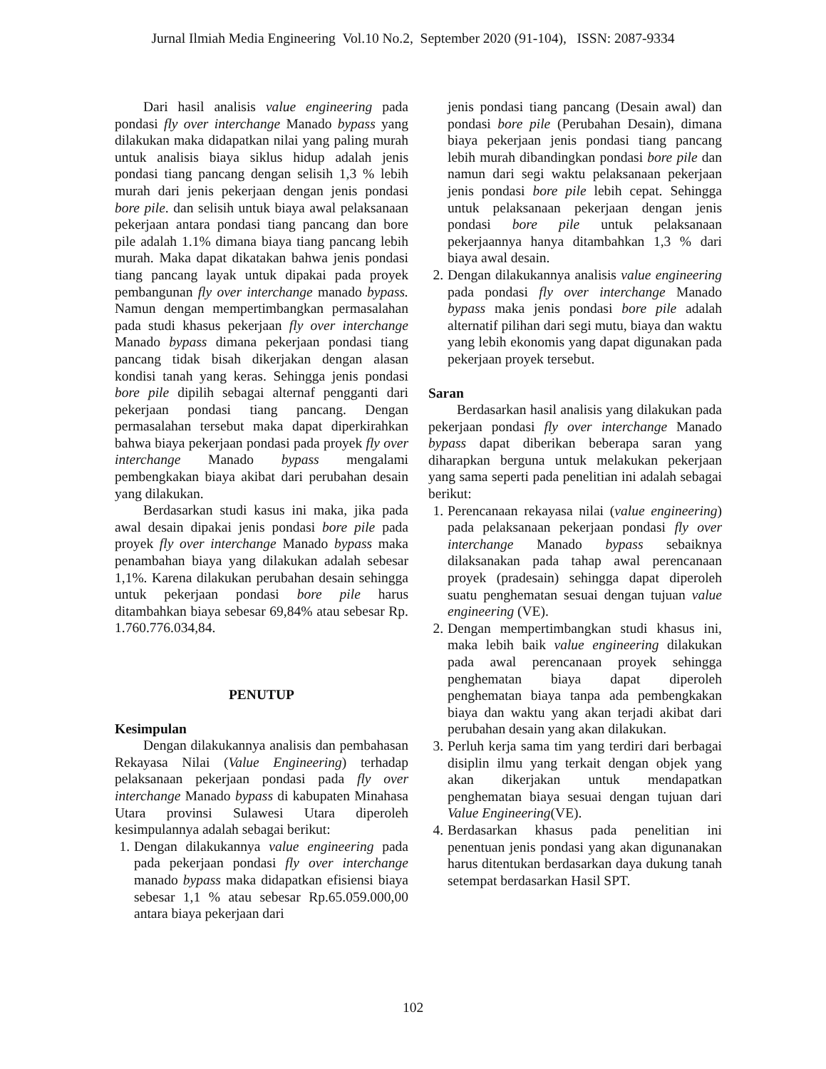Jurnal Ilmiah Media Engineering Vol.10 No.2, September 2020 (91-104), ISSN: 2087-9334
Dari hasil analisis value engineering pada pondasi fly over interchange Manado bypass yang dilakukan maka didapatkan nilai yang paling murah untuk analisis biaya siklus hidup adalah jenis pondasi tiang pancang dengan selisih 1,3 % lebih murah dari jenis pekerjaan dengan jenis pondasi bore pile. dan selisih untuk biaya awal pelaksanaan pekerjaan antara pondasi tiang pancang dan bore pile adalah 1.1% dimana biaya tiang pancang lebih murah. Maka dapat dikatakan bahwa jenis pondasi tiang pancang layak untuk dipakai pada proyek pembangunan fly over interchange manado bypass. Namun dengan mempertimbangkan permasalahan pada studi khasus pekerjaan fly over interchange Manado bypass dimana pekerjaan pondasi tiang pancang tidak bisah dikerjakan dengan alasan kondisi tanah yang keras. Sehingga jenis pondasi bore pile dipilih sebagai alternaf pengganti dari pekerjaan pondasi tiang pancang. Dengan permasalahan tersebut maka dapat diperkirahkan bahwa biaya pekerjaan pondasi pada proyek fly over interchange Manado bypass mengalami pembengkakan biaya akibat dari perubahan desain yang dilakukan.
Berdasarkan studi kasus ini maka, jika pada awal desain dipakai jenis pondasi bore pile pada proyek fly over interchange Manado bypass maka penambahan biaya yang dilakukan adalah sebesar 1,1%. Karena dilakukan perubahan desain sehingga untuk pekerjaan pondasi bore pile harus ditambahkan biaya sebesar 69,84% atau sebesar Rp. 1.760.776.034,84.
PENUTUP
Kesimpulan
Dengan dilakukannya analisis dan pembahasan Rekayasa Nilai (Value Engineering) terhadap pelaksanaan pekerjaan pondasi pada fly over interchange Manado bypass di kabupaten Minahasa Utara provinsi Sulawesi Utara diperoleh kesimpulannya adalah sebagai berikut:
1. Dengan dilakukannya value engineering pada pada pekerjaan pondasi fly over interchange manado bypass maka didapatkan efisiensi biaya sebesar 1,1 % atau sebesar Rp.65.059.000,00 antara biaya pekerjaan dari
jenis pondasi tiang pancang (Desain awal) dan pondasi bore pile (Perubahan Desain), dimana biaya pekerjaan jenis pondasi tiang pancang lebih murah dibandingkan pondasi bore pile dan namun dari segi waktu pelaksanaan pekerjaan jenis pondasi bore pile lebih cepat. Sehingga untuk pelaksanaan pekerjaan dengan jenis pondasi bore pile untuk pelaksanaan pekerjaannya hanya ditambahkan 1,3 % dari biaya awal desain.
2. Dengan dilakukannya analisis value engineering pada pondasi fly over interchange Manado bypass maka jenis pondasi bore pile adalah alternatif pilihan dari segi mutu, biaya dan waktu yang lebih ekonomis yang dapat digunakan pada pekerjaan proyek tersebut.
Saran
Berdasarkan hasil analisis yang dilakukan pada pekerjaan pondasi fly over interchange Manado bypass dapat diberikan beberapa saran yang diharapkan berguna untuk melakukan pekerjaan yang sama seperti pada penelitian ini adalah sebagai berikut:
1. Perencanaan rekayasa nilai (value engineering) pada pelaksanaan pekerjaan pondasi fly over interchange Manado bypass sebaiknya dilaksanakan pada tahap awal perencanaan proyek (pradesain) sehingga dapat diperoleh suatu penghematan sesuai dengan tujuan value engineering (VE).
2. Dengan mempertimbangkan studi khasus ini, maka lebih baik value engineering dilakukan pada awal perencanaan proyek sehingga penghematan biaya dapat diperoleh penghematan biaya tanpa ada pembengkakan biaya dan waktu yang akan terjadi akibat dari perubahan desain yang akan dilakukan.
3. Perluh kerja sama tim yang terdiri dari berbagai disiplin ilmu yang terkait dengan objek yang akan dikerjakan untuk mendapatkan penghematan biaya sesuai dengan tujuan dari Value Engineering(VE).
4. Berdasarkan khasus pada penelitian ini penentuan jenis pondasi yang akan digunanakan harus ditentukan berdasarkan daya dukung tanah setempat berdasarkan Hasil SPT.
102